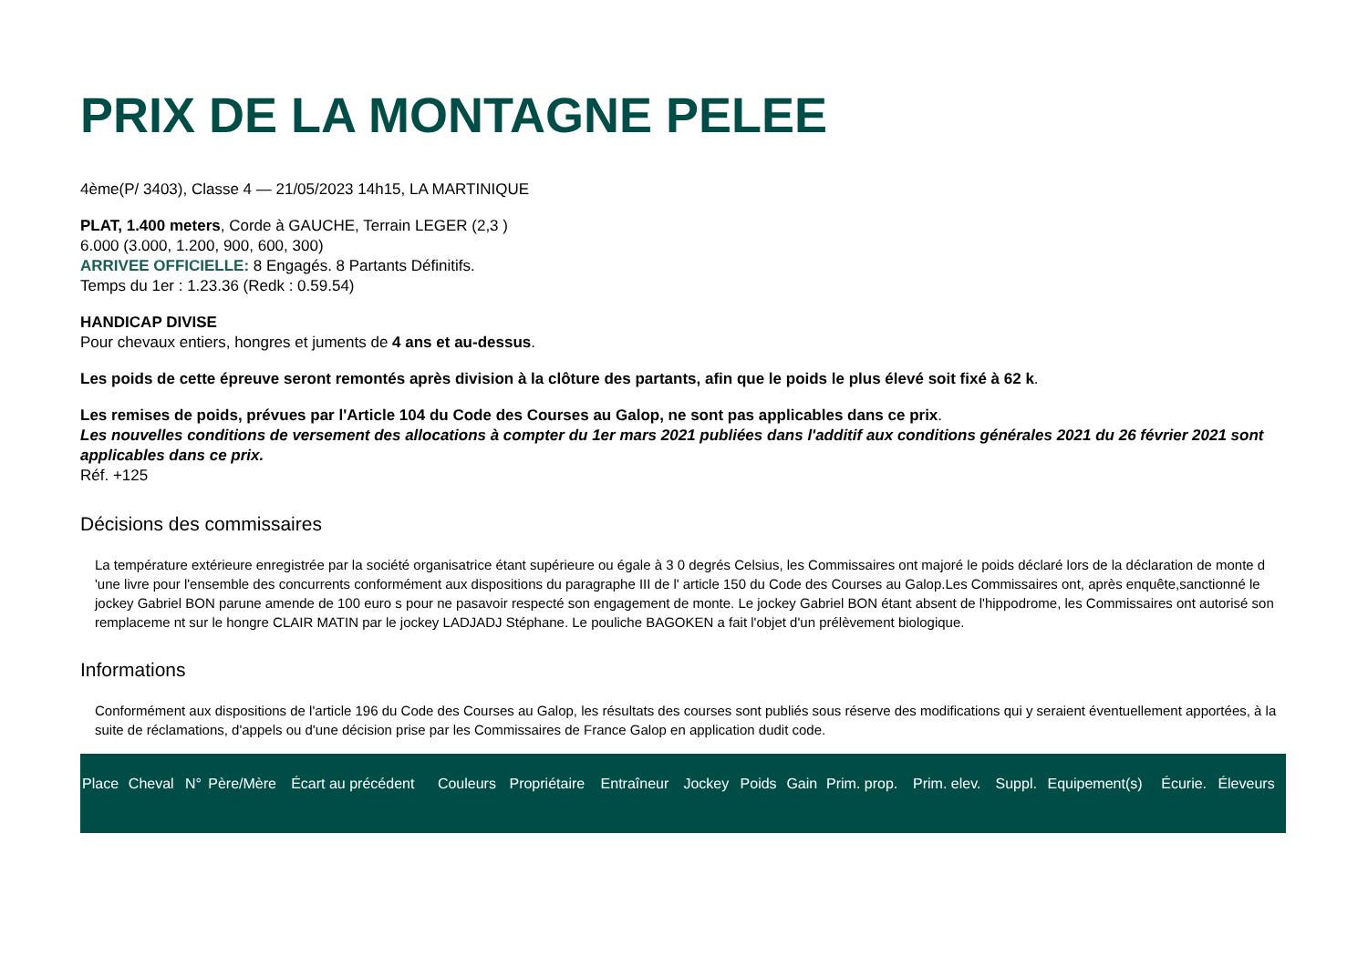PRIX DE LA MONTAGNE PELEE
4ème(P/ 3403), Classe 4 — 21/05/2023 14h15, LA MARTINIQUE
PLAT, 1.400 meters, Corde à GAUCHE, Terrain LEGER (2,3 )
6.000 (3.000, 1.200, 900, 600, 300)
ARRIVEE OFFICIELLE: 8 Engagés. 8 Partants Définitifs.
Temps du 1er : 1.23.36 (Redk : 0.59.54)
HANDICAP DIVISE
Pour chevaux entiers, hongres et juments de 4 ans et au-dessus.
Les poids de cette épreuve seront remontés après division à la clôture des partants, afin que le poids le plus élevé soit fixé à 62 k.
Les remises de poids, prévues par l'Article 104 du Code des Courses au Galop, ne sont pas applicables dans ce prix.
Les nouvelles conditions de versement des allocations à compter du 1er mars 2021 publiées dans l'additif aux conditions générales 2021 du 26 février 2021 sont applicables dans ce prix.
Réf. +125
Décisions des commissaires
La température extérieure enregistrée par la société organisatrice étant supérieure ou égale à 3 0 degrés Celsius, les Commissaires ont majoré le poids déclaré lors de la déclaration de monte d 'une livre pour l'ensemble des concurrents conformément aux dispositions du paragraphe III de l' article 150 du Code des Courses au Galop.Les Commissaires ont, après enquête,sanctionné le jockey Gabriel BON parune amende de 100 euro s pour ne pasavoir respecté son engagement de monte. Le jockey Gabriel BON étant absent de l'hippodrome, les Commissaires ont autorisé son remplaceme nt sur le hongre CLAIR MATIN par le jockey LADJADJ Stéphane. Le pouliche BAGOKEN a fait l'objet d'un prélèvement biologique.
Informations
Conformément aux dispositions de l'article 196 du Code des Courses au Galop, les résultats des courses sont publiés sous réserve des modifications qui y seraient éventuellement apportées, à la suite de réclamations, d'appels ou d'une décision prise par les Commissaires de France Galop en application dudit code.
| Place | Cheval | N° | Père/Mère | Écart au précédent | Couleurs | Propriétaire | Entraîneur | Jockey | Poids | Gain | Prim. prop. | Prim. elev. | Suppl. | Equipement(s) | Écurie. | Éleveurs |
| --- | --- | --- | --- | --- | --- | --- | --- | --- | --- | --- | --- | --- | --- | --- | --- | --- |